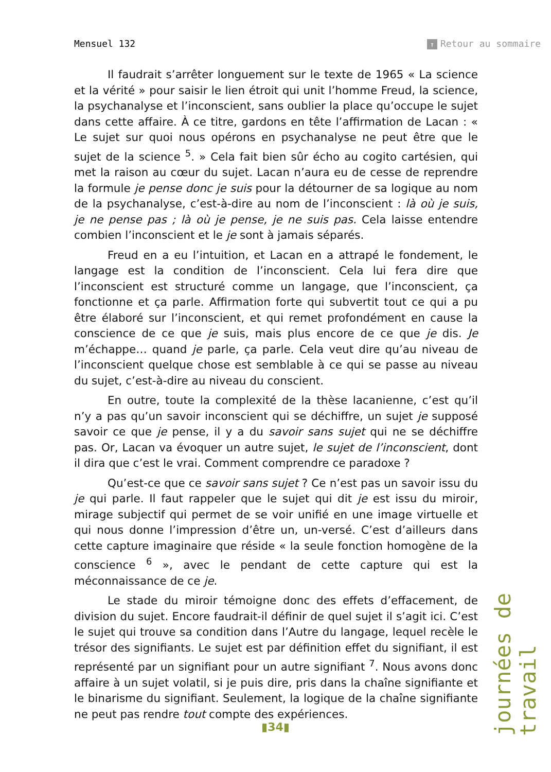Mensuel 132 ↑ Retour au sommaire
Il faudrait s’arrêter longuement sur le texte de 1965 « La science et la vérité » pour saisir le lien étroit qui unit l’homme Freud, la science, la psychanalyse et l’inconscient, sans oublier la place qu’occupe le sujet dans cette affaire. À ce titre, gardons en tête l’affirmation de Lacan : « Le sujet sur quoi nous opérons en psychanalyse ne peut être que le sujet de la science <sup>5</sup>. » Cela fait bien sûr écho au cogito cartésien, qui met la raison au cœur du sujet. Lacan n’aura eu de cesse de reprendre la formule je pense donc je suis pour la détourner de sa logique au nom de la psychanalyse, c’est-à-dire au nom de l’inconscient : là où je suis, je ne pense pas ; là où je pense, je ne suis pas. Cela laisse entendre combien l’inconscient et le je sont à jamais séparés.
Freud en a eu l’intuition, et Lacan en a attrapé le fondement, le langage est la condition de l’inconscient. Cela lui fera dire que l’inconscient est structuré comme un langage, que l’inconscient, ça fonctionne et ça parle. Affirmation forte qui subvertit tout ce qui a pu être élaboré sur l’inconscient, et qui remet profondément en cause la conscience de ce que je suis, mais plus encore de ce que je dis. Je m’échappe… quand je parle, ça parle. Cela veut dire qu’au niveau de l’inconscient quelque chose est semblable à ce qui se passe au niveau du sujet, c’est-à-dire au niveau du conscient.
En outre, toute la complexité de la thèse lacanienne, c’est qu’il n’y a pas qu’un savoir inconscient qui se déchiffre, un sujet je supposé savoir ce que je pense, il y a du savoir sans sujet qui ne se déchiffre pas. Or, Lacan va évoquer un autre sujet, le sujet de l’inconscient, dont il dira que c’est le vrai. Comment comprendre ce paradoxe ?
Qu’est-ce que ce savoir sans sujet ? Ce n’est pas un savoir issu du je qui parle. Il faut rappeler que le sujet qui dit je est issu du miroir, mirage subjectif qui permet de se voir unifié en une image virtuelle et qui nous donne l’impression d’être un, un-versé. C’est d’ailleurs dans cette capture imaginaire que réside « la seule fonction homogène de la conscience <sup>6</sup> », avec le pendant de cette capture qui est la méconnaissance de ce je.
Le stade du miroir témoigne donc des effets d’effacement, de division du sujet. Encore faudrait-il définir de quel sujet il s’agit ici. C’est le sujet qui trouve sa condition dans l’Autre du langage, lequel recèle le trésor des signifiants. Le sujet est par définition effet du signifiant, il est représenté par un signifiant pour un autre signifiant <sup>7</sup>. Nous avons donc affaire à un sujet volatil, si je puis dire, pris dans la chaîne signifiante et le binarisme du signifiant. Seulement, la logique de la chaîne signifiante ne peut pas rendre tout compte des expériences.
journées de travail
▮34▮